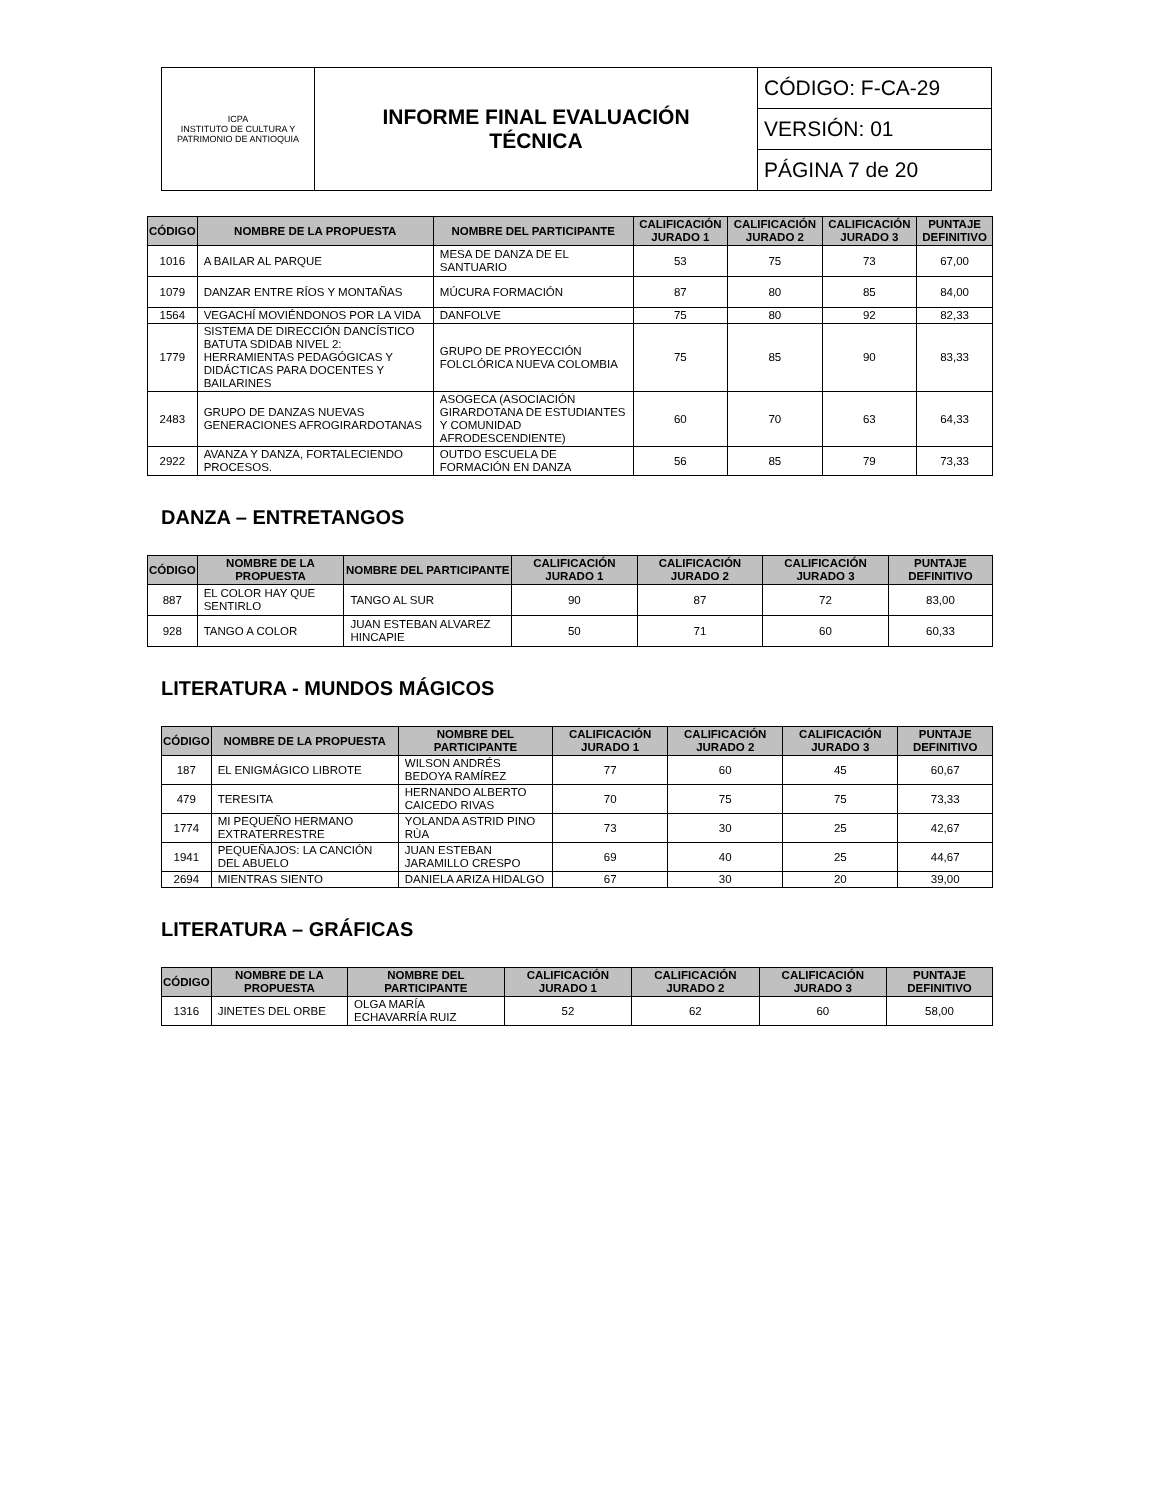| ICPA INSTITUTO DE CULTURA Y PATRIMONIO DE ANTIOQUIA | INFORME FINAL EVALUACIÓN TÉCNICA | CÓDIGO: F-CA-29 |
| | | VERSIÓN: 01 |
| | | PÁGINA 7 de 20 |
| CÓDIGO | NOMBRE DE LA PROPUESTA | NOMBRE DEL PARTICIPANTE | CALIFICACIÓN JURADO 1 | CALIFICACIÓN JURADO 2 | CALIFICACIÓN JURADO 3 | PUNTAJE DEFINITIVO |
| --- | --- | --- | --- | --- | --- | --- |
| 1016 | A BAILAR AL PARQUE | MESA DE DANZA DE EL SANTUARIO | 53 | 75 | 73 | 67,00 |
| 1079 | DANZAR ENTRE RÍOS Y MONTAÑAS | MÚCURA FORMACIÓN | 87 | 80 | 85 | 84,00 |
| 1564 | VEGACHÍ MOVIÉNDONOS POR LA VIDA | DANFOLVE | 75 | 80 | 92 | 82,33 |
| 1779 | SISTEMA DE DIRECCIÓN DANCÍSTICO BATUTA SDIDAB NIVEL 2: HERRAMIENTAS PEDAGÓGICAS Y DIDÁCTICAS PARA DOCENTES Y BAILARINES | GRUPO DE PROYECCIÓN FOLCLÓRICA NUEVA COLOMBIA | 75 | 85 | 90 | 83,33 |
| 2483 | GRUPO DE DANZAS NUEVAS GENERACIONES AFROGIRARDOTANAS | ASOGECA (ASOCIACIÓN GIRARDOTANA DE ESTUDIANTES Y COMUNIDAD AFRODESCENDIENTE) | 60 | 70 | 63 | 64,33 |
| 2922 | AVANZA Y DANZA, FORTALECIENDO PROCESOS. | OUTDO ESCUELA DE FORMACIÓN EN DANZA | 56 | 85 | 79 | 73,33 |
DANZA – ENTRETANGOS
| CÓDIGO | NOMBRE DE LA PROPUESTA | NOMBRE DEL PARTICIPANTE | CALIFICACIÓN JURADO 1 | CALIFICACIÓN JURADO 2 | CALIFICACIÓN JURADO 3 | PUNTAJE DEFINITIVO |
| --- | --- | --- | --- | --- | --- | --- |
| 887 | EL COLOR HAY QUE SENTIRLO | TANGO AL SUR | 90 | 87 | 72 | 83,00 |
| 928 | TANGO A COLOR | JUAN ESTEBAN ALVAREZ HINCAPIE | 50 | 71 | 60 | 60,33 |
LITERATURA - MUNDOS MÁGICOS
| CÓDIGO | NOMBRE DE LA PROPUESTA | NOMBRE DEL PARTICIPANTE | CALIFICACIÓN JURADO 1 | CALIFICACIÓN JURADO 2 | CALIFICACIÓN JURADO 3 | PUNTAJE DEFINITIVO |
| --- | --- | --- | --- | --- | --- | --- |
| 187 | EL ENIGMÁGICO LIBROTE | WILSON ANDRÉS BEDOYA RAMÍREZ | 77 | 60 | 45 | 60,67 |
| 479 | TERESITA | HERNANDO ALBERTO CAICEDO RIVAS | 70 | 75 | 75 | 73,33 |
| 1774 | MI PEQUEÑO HERMANO EXTRATERRESTRE | YOLANDA ASTRID PINO RÙA | 73 | 30 | 25 | 42,67 |
| 1941 | PEQUEÑAJOS: LA CANCIÓN DEL ABUELO | JUAN ESTEBAN JARAMILLO CRESPO | 69 | 40 | 25 | 44,67 |
| 2694 | MIENTRAS SIENTO | DANIELA ARIZA HIDALGO | 67 | 30 | 20 | 39,00 |
LITERATURA – GRÁFICAS
| CÓDIGO | NOMBRE DE LA PROPUESTA | NOMBRE DEL PARTICIPANTE | CALIFICACIÓN JURADO 1 | CALIFICACIÓN JURADO 2 | CALIFICACIÓN JURADO 3 | PUNTAJE DEFINITIVO |
| --- | --- | --- | --- | --- | --- | --- |
| 1316 | JINETES DEL ORBE | OLGA MARÍA ECHAVARRÍA RUIZ | 52 | 62 | 60 | 58,00 |